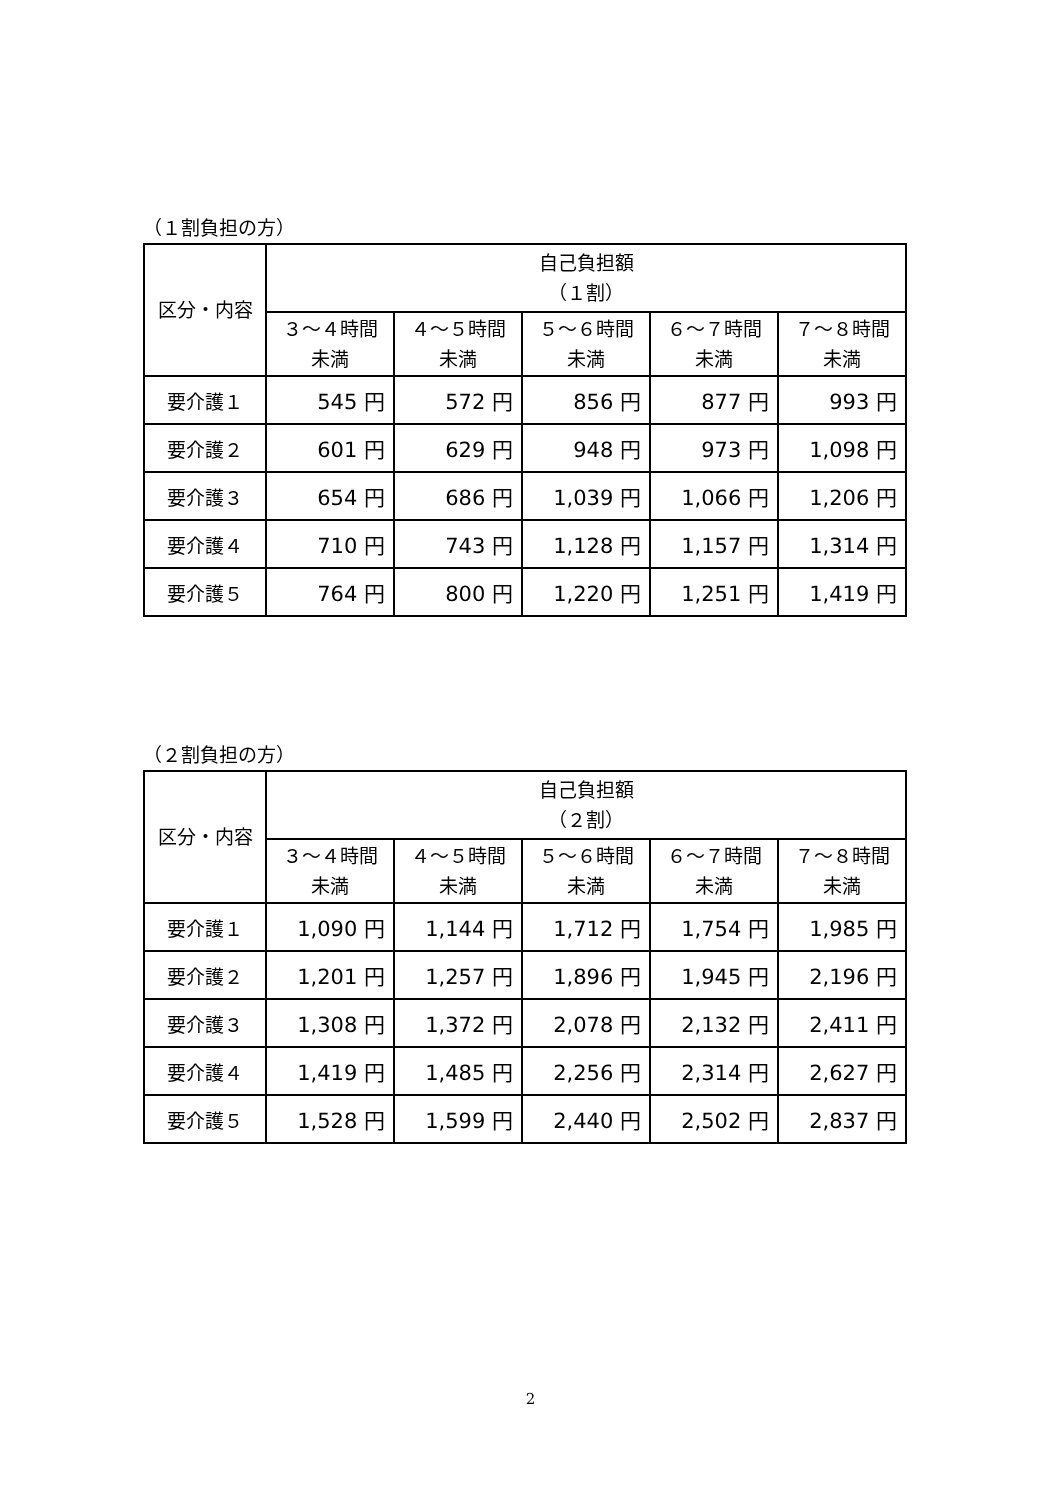（１割負担の方）
| 区分・内容 | 自己負担額 （１割） | | | | |
| --- | --- | --- | --- | --- | --- |
| | ３～４時間 未満 | ４～５時間 未満 | ５～６時間 未満 | ６～７時間 未満 | ７～８時間 未満 |
| 要介護１ | 545 円 | 572 円 | 856 円 | 877 円 | 993 円 |
| 要介護２ | 601 円 | 629 円 | 948 円 | 973 円 | 1,098 円 |
| 要介護３ | 654 円 | 686 円 | 1,039 円 | 1,066 円 | 1,206 円 |
| 要介護４ | 710 円 | 743 円 | 1,128 円 | 1,157 円 | 1,314 円 |
| 要介護５ | 764 円 | 800 円 | 1,220 円 | 1,251 円 | 1,419 円 |
（２割負担の方）
| 区分・内容 | 自己負担額 （２割） | | | | |
| --- | --- | --- | --- | --- | --- |
| | ３～４時間 未満 | ４～５時間 未満 | ５～６時間 未満 | ６～７時間 未満 | ７～８時間 未満 |
| 要介護１ | 1,090 円 | 1,144 円 | 1,712 円 | 1,754 円 | 1,985 円 |
| 要介護２ | 1,201 円 | 1,257 円 | 1,896 円 | 1,945 円 | 2,196 円 |
| 要介護３ | 1,308 円 | 1,372 円 | 2,078 円 | 2,132 円 | 2,411 円 |
| 要介護４ | 1,419 円 | 1,485 円 | 2,256 円 | 2,314 円 | 2,627 円 |
| 要介護５ | 1,528 円 | 1,599 円 | 2,440 円 | 2,502 円 | 2,837 円 |
2